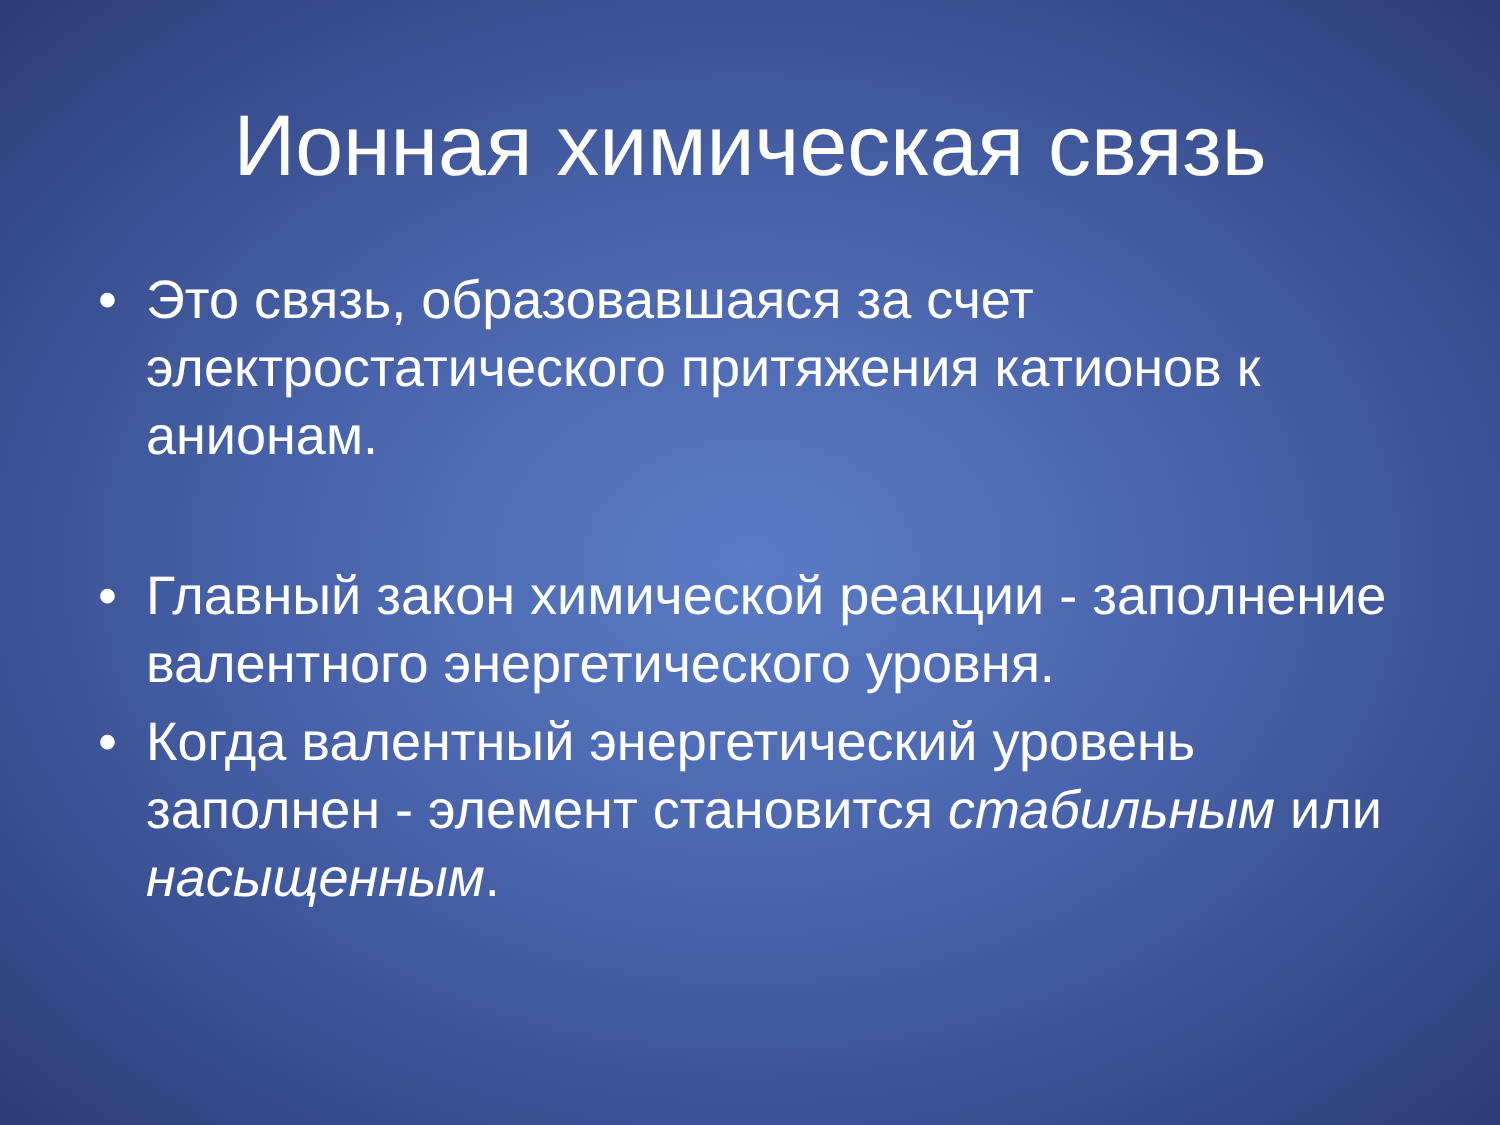Ионная химическая связь
• Это связь, образовавшаяся за счет электростатического притяжения катионов к анионам.
• Главный закон химической реакции - заполнение валентного энергетического уровня.
• Когда валентный энергетический уровень заполнен - элемент становится стабильным или насыщенным.